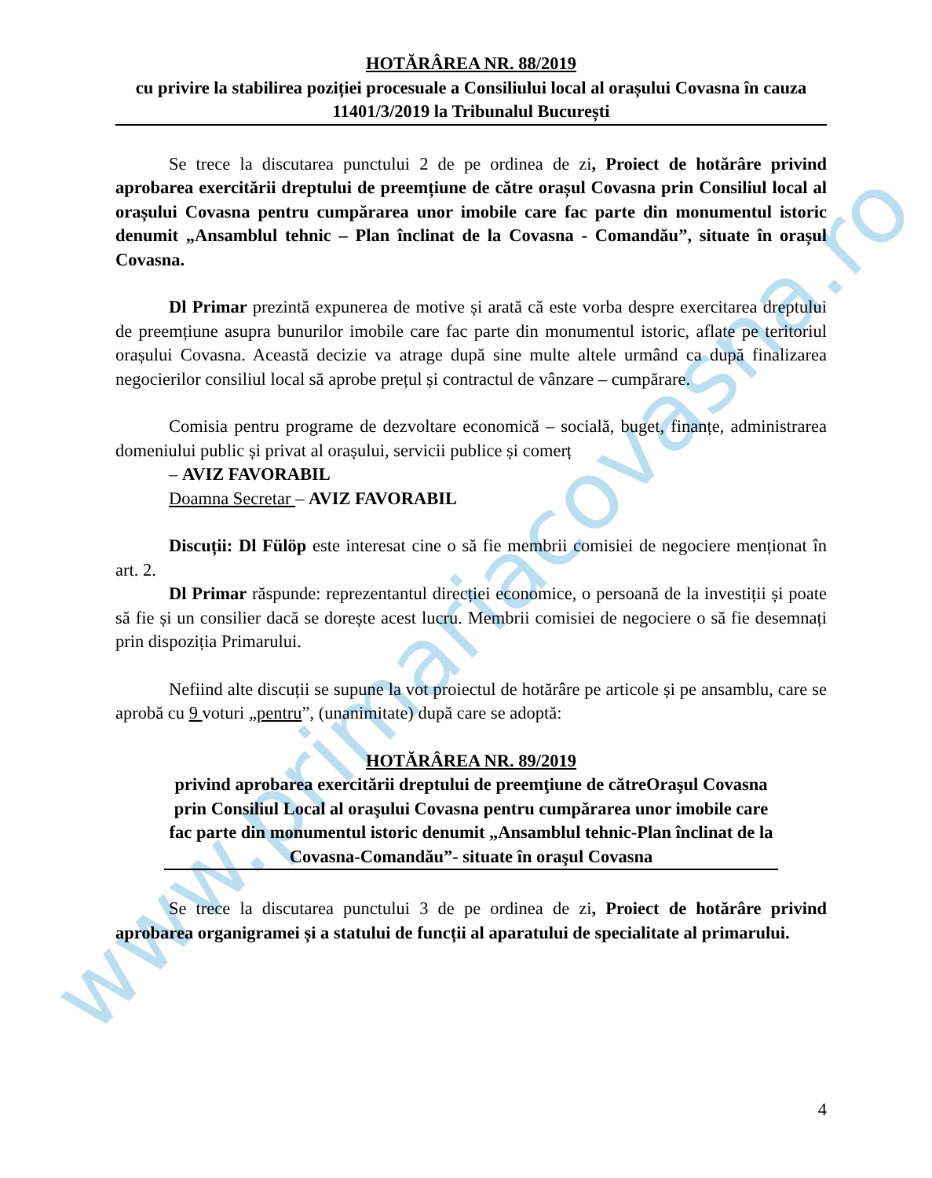www.primariacovasna.ro
HOTĂRÂREA NR. 88/2019
cu privire la stabilirea poziției procesuale a Consiliului local al orașului Covasna în cauza 11401/3/2019 la Tribunalul București
Se trece la discutarea punctului 2 de pe ordinea de zi, Proiect de hotărâre privind aprobarea exercitării dreptului de preemțiune de către orașul Covasna prin Consiliul local al orașului Covasna pentru cumpărarea unor imobile care fac parte din monumentul istoric denumit „Ansamblul tehnic – Plan înclinat de la Covasna - Comandău”, situate în orașul Covasna.
Dl Primar prezintă expunerea de motive și arată că este vorba despre exercitarea dreptului de preemțiune asupra bunurilor imobile care fac parte din monumentul istoric, aflate pe teritoriul orașului Covasna. Această decizie va atrage după sine multe altele urmând ca după finalizarea negocierilor consiliul local să aprobe prețul și contractul de vânzare – cumpărare.
Comisia pentru programe de dezvoltare economică – socială, buget, finanțe, administrarea domeniului public și privat al orașului, servicii publice și comerț
– AVIZ FAVORABIL
Doamna Secretar – AVIZ FAVORABIL
Discuții: Dl Fülöp este interesat cine o să fie membrii comisiei de negociere menționat în art. 2.
Dl Primar răspunde: reprezentantul direcției economice, o persoană de la investiții și poate să fie și un consilier dacă se dorește acest lucru. Membrii comisiei de negociere o să fie desemnați prin dispoziția Primarului.
Nefiind alte discuții se supune la vot proiectul de hotărâre pe articole și pe ansamblu, care se aprobă cu 9 voturi „pentru”, (unanimitate) după care se adoptă:
HOTĂRÂREA NR. 89/2019
privind aprobarea exercitării dreptului de preemţiune de cătreOraşul Covasna prin Consiliul Local al oraşului Covasna pentru cumpărarea unor imobile care fac parte din monumentul istoric denumit „Ansamblul tehnic-Plan înclinat de la Covasna-Comandău”- situate în oraşul Covasna
Se trece la discutarea punctului 3 de pe ordinea de zi, Proiect de hotărâre privind aprobarea organigramei și a statului de funcții al aparatului de specialitate al primarului.
4